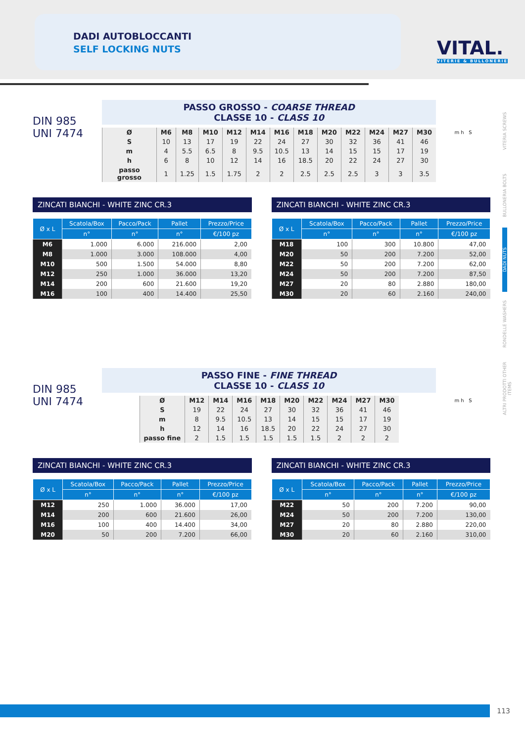DADI AUTOBLOCCANTI
SELF LOCKING NUTS VITAL.
VITERIE & BULLONERIE
VITERIA SCREWS
BULLONERIA BOLTS
DADI NUTS
RONDELLE WASHERS
ALTRI PRODOTTI OTHER ITEMS
DIN 985
UNI 7474
PASSO GROSSO - COARSE THREAD
CLASSE 10 - CLASS 10
| Ø | M6 | M8 | M10 | M12 | M14 | M16 | M18 | M20 | M22 | M24 | M27 | M30 |
| --- | --- | --- | --- | --- | --- | --- | --- | --- | --- | --- | --- | --- |
| S | 10 | 13 | 17 | 19 | 22 | 24 | 27 | 30 | 32 | 36 | 41 | 46 |
| m | 4 | 5.5 | 6.5 | 8 | 9.5 | 10.5 | 13 | 14 | 15 | 15 | 17 | 19 |
| h | 6 | 8 | 10 | 12 | 14 | 16 | 18.5 | 20 | 22 | 24 | 27 | 30 |
| passo grosso | 1 | 1.25 | 1.5 | 1.75 | 2 | 2 | 2.5 | 2.5 | 2.5 | 3 | 3 | 3.5 |
m h S
ZINCATI BIANCHI - WHITE ZINC CR.3
| Ø x L | Scatola/Box | Pacco/Pack | Pallet | Prezzo/Price |
| --- | --- | --- | --- | --- |
| | n° | n° | n° | €/100 pz |
| M6 | 1.000 | 6.000 | 216.000 | 2,00 |
| M8 | 1.000 | 3.000 | 108.000 | 4,00 |
| M10 | 500 | 1.500 | 54.000 | 8,80 |
| M12 | 250 | 1.000 | 36.000 | 13,20 |
| M14 | 200 | 600 | 21.600 | 19,20 |
| M16 | 100 | 400 | 14.400 | 25,50 |
ZINCATI BIANCHI - WHITE ZINC CR.3
| Ø x L | Scatola/Box | Pacco/Pack | Pallet | Prezzo/Price |
| --- | --- | --- | --- | --- |
| | n° | n° | n° | €/100 pz |
| M18 | 100 | 300 | 10.800 | 47,00 |
| M20 | 50 | 200 | 7.200 | 52,00 |
| M22 | 50 | 200 | 7.200 | 62,00 |
| M24 | 50 | 200 | 7.200 | 87,50 |
| M27 | 20 | 80 | 2.880 | 180,00 |
| M30 | 20 | 60 | 2.160 | 240,00 |
DIN 985
UNI 7474
PASSO FINE - FINE THREAD
CLASSE 10 - CLASS 10
| Ø | M12 | M14 | M16 | M18 | M20 | M22 | M24 | M27 | M30 |
| --- | --- | --- | --- | --- | --- | --- | --- | --- | --- |
| S | 19 | 22 | 24 | 27 | 30 | 32 | 36 | 41 | 46 |
| m | 8 | 9.5 | 10.5 | 13 | 14 | 15 | 15 | 17 | 19 |
| h | 12 | 14 | 16 | 18.5 | 20 | 22 | 24 | 27 | 30 |
| passo fine | 2 | 1.5 | 1.5 | 1.5 | 1.5 | 1.5 | 2 | 2 | 2 |
m h S
ZINCATI BIANCHI - WHITE ZINC CR.3
| Ø x L | Scatola/Box | Pacco/Pack | Pallet | Prezzo/Price |
| --- | --- | --- | --- | --- |
| | n° | n° | n° | €/100 pz |
| M12 | 250 | 1.000 | 36.000 | 17,00 |
| M14 | 200 | 600 | 21.600 | 26,00 |
| M16 | 100 | 400 | 14.400 | 34,00 |
| M20 | 50 | 200 | 7.200 | 66,00 |
ZINCATI BIANCHI - WHITE ZINC CR.3
| Ø x L | Scatola/Box | Pacco/Pack | Pallet | Prezzo/Price |
| --- | --- | --- | --- | --- |
| | n° | n° | n° | €/100 pz |
| M22 | 50 | 200 | 7.200 | 90,00 |
| M24 | 50 | 200 | 7.200 | 130,00 |
| M27 | 20 | 80 | 2.880 | 220,00 |
| M30 | 20 | 60 | 2.160 | 310,00 |
113